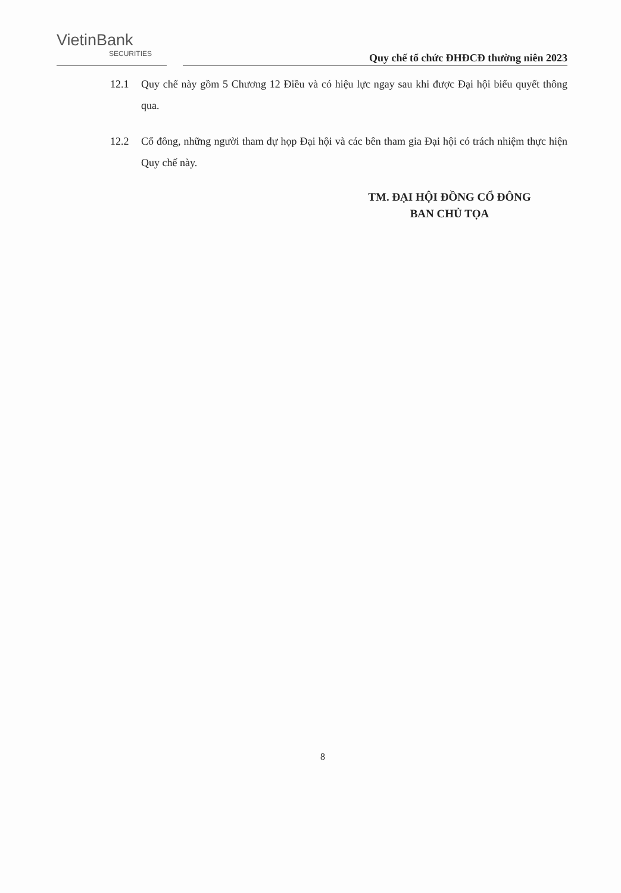VietinBank
SECURITIES
Quy chế tổ chức ĐHĐCĐ thường niên 2023
12.1 Quy chế này gồm 5 Chương 12 Điều và có hiệu lực ngay sau khi được Đại hội biểu quyết thông qua.
12.2 Cổ đông, những người tham dự họp Đại hội và các bên tham gia Đại hội có trách nhiệm thực hiện Quy chế này.
TM. ĐẠI HỘI ĐỒNG CỔ ĐÔNG
BAN CHỦ TỌA
8